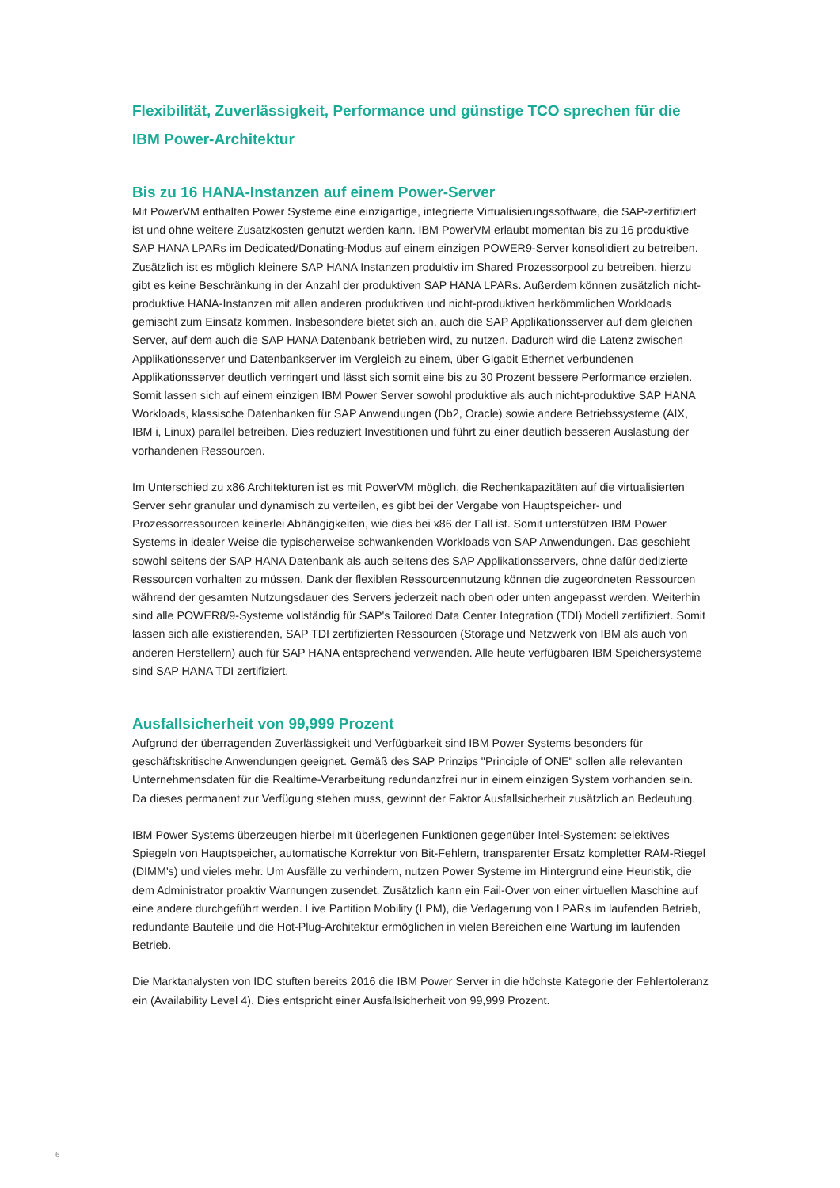Flexibilität, Zuverlässigkeit, Performance und günstige TCO sprechen für die IBM Power-Architektur
Bis zu 16 HANA-Instanzen auf einem Power-Server
Mit PowerVM enthalten Power Systeme eine einzigartige, integrierte Virtualisierungssoftware, die SAP-zertifiziert ist und ohne weitere Zusatzkosten genutzt werden kann. IBM PowerVM erlaubt momentan bis zu 16 produktive SAP HANA LPARs im Dedicated/Donating-Modus auf einem einzigen POWER9-Server konsolidiert zu betreiben. Zusätzlich ist es möglich kleinere SAP HANA Instanzen produktiv im Shared Prozessorpool zu betreiben, hierzu gibt es keine Beschränkung in der Anzahl der produktiven SAP HANA LPARs. Außerdem können zusätzlich nicht-produktive HANA-Instanzen mit allen anderen produktiven und nicht-produktiven herkömmlichen Workloads gemischt zum Einsatz kommen. Insbesondere bietet sich an, auch die SAP Applikationsserver auf dem gleichen Server, auf dem auch die SAP HANA Datenbank betrieben wird, zu nutzen. Dadurch wird die Latenz zwischen Applikationsserver und Datenbankserver im Vergleich zu einem, über Gigabit Ethernet verbundenen Applikationsserver deutlich verringert und lässt sich somit eine bis zu 30 Prozent bessere Performance erzielen. Somit lassen sich auf einem einzigen IBM Power Server sowohl produktive als auch nicht-produktive SAP HANA Workloads, klassische Datenbanken für SAP Anwendungen (Db2, Oracle) sowie andere Betriebssysteme (AIX, IBM i, Linux) parallel betreiben. Dies reduziert Investitionen und führt zu einer deutlich besseren Auslastung der vorhandenen Ressourcen.
Im Unterschied zu x86 Architekturen ist es mit PowerVM möglich, die Rechenkapazitäten auf die virtualisierten Server sehr granular und dynamisch zu verteilen, es gibt bei der Vergabe von Hauptspeicher- und Prozessorressourcen keinerlei Abhängigkeiten, wie dies bei x86 der Fall ist. Somit unterstützen IBM Power Systems in idealer Weise die typischerweise schwankenden Workloads von SAP Anwendungen. Das geschieht sowohl seitens der SAP HANA Datenbank als auch seitens des SAP Applikationsservers, ohne dafür dedizierte Ressourcen vorhalten zu müssen. Dank der flexiblen Ressourcennutzung können die zugeordneten Ressourcen während der gesamten Nutzungsdauer des Servers jederzeit nach oben oder unten angepasst werden. Weiterhin sind alle POWER8/9-Systeme vollständig für SAP's Tailored Data Center Integration (TDI) Modell zertifiziert. Somit lassen sich alle existierenden, SAP TDI zertifizierten Ressourcen (Storage und Netzwerk von IBM als auch von anderen Herstellern) auch für SAP HANA entsprechend verwenden. Alle heute verfügbaren IBM Speichersysteme sind SAP HANA TDI zertifiziert.
Ausfallsicherheit von 99,999 Prozent
Aufgrund der überragenden Zuverlässigkeit und Verfügbarkeit sind IBM Power Systems besonders für geschäftskritische Anwendungen geeignet. Gemäß des SAP Prinzips "Principle of ONE" sollen alle relevanten Unternehmensdaten für die Realtime-Verarbeitung redundanzfrei nur in einem einzigen System vorhanden sein. Da dieses permanent zur Verfügung stehen muss, gewinnt der Faktor Ausfallsicherheit zusätzlich an Bedeutung.
IBM Power Systems überzeugen hierbei mit überlegenen Funktionen gegenüber Intel-Systemen: selektives Spiegeln von Hauptspeicher, automatische Korrektur von Bit-Fehlern, transparenter Ersatz kompletter RAM-Riegel (DIMM's) und vieles mehr. Um Ausfälle zu verhindern, nutzen Power Systeme im Hintergrund eine Heuristik, die dem Administrator proaktiv Warnungen zusendet. Zusätzlich kann ein Fail-Over von einer virtuellen Maschine auf eine andere durchgeführt werden. Live Partition Mobility (LPM), die Verlagerung von LPARs im laufenden Betrieb, redundante Bauteile und die Hot-Plug-Architektur ermöglichen in vielen Bereichen eine Wartung im laufenden Betrieb.
Die Marktanalysten von IDC stuften bereits 2016 die IBM Power Server in die höchste Kategorie der Fehlertoleranz ein (Availability Level 4). Dies entspricht einer Ausfallsicherheit von 99,999 Prozent.
6